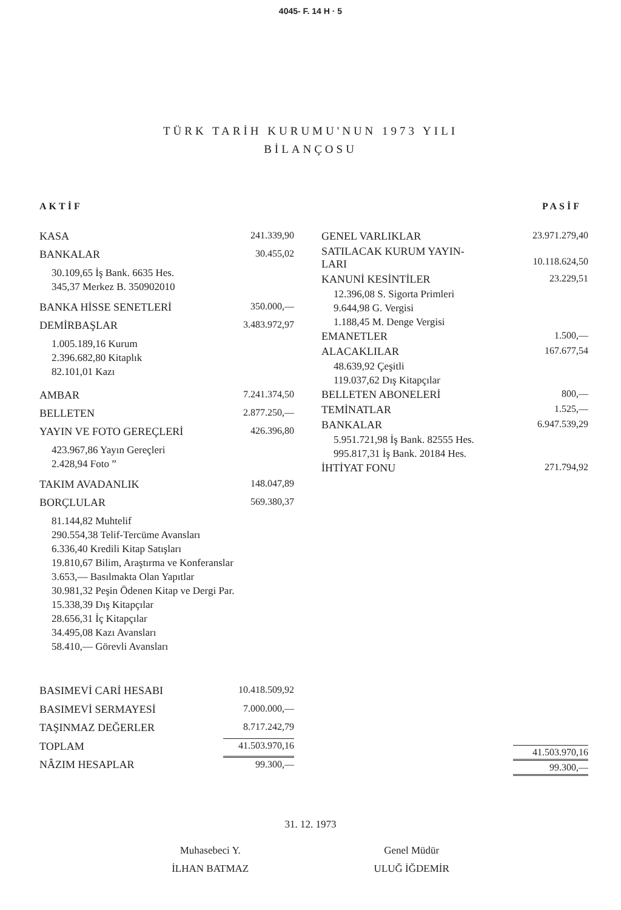4045- F. 14 H · 5
TÜRK TARİH KURUMU'NUN 1973 YILI
BİLANÇOSU
AKTİF PASİF
| KASA | 241.339,90 |
| BANKALAR | 30.455,02 |
| 30.109,65 İş Bank. 6635 Hes. 345,37 Merkez B. 350902010 | |
| BANKA HİSSE SENETLERİ | 350.000,— |
| DEMİRBAŞLAR | 3.483.972,97 |
| 1.005.189,16 Kurum 2.396.682,80 Kitaplık 82.101,01 Kazı | |
| AMBAR | 7.241.374,50 |
| BELLETEN | 2.877.250,— |
| YAYIN VE FOTO GEREÇLERİ | 426.396,80 |
| 423.967,86 Yayın Gereçleri 2.428,94 Foto ” | |
| TAKIM AVADANLIK | 148.047,89 |
| BORÇLULAR | 569.380,37 |
| 81.144,82 Muhtelif 290.554,38 Telif-Tercüme Avansları 6.336,40 Kredili Kitap Satışları 19.810,67 Bilim, Araştırma ve Konferanslar 3.653,— Basılmakta Olan Yapıtlar 30.981,32 Peşin Ödenen Kitap ve Dergi Par. 15.338,39 Dış Kitapçılar 28.656,31 İç Kitapçılar 34.495,08 Kazı Avansları 58.410,— Görevli Avansları | |
| BASIMEVİ CARİ HESABI | 10.418.509,92 |
| BASIMEVİ SERMAYESİ | 7.000.000,— |
| TAŞINMAZ DEĞERLER | 8.717.242,79 |
| TOPLAM | 41.503.970,16 |
| NÂZIM HESAPLAR | 99.300,— |
| GENEL VARLIKLAR | 23.971.279,40 |
| SATILACAK KURUM YAYIN- LARI | 10.118.624,50 |
| KANUNİ KESİNTİLER | 23.229,51 |
| 12.396,08 S. Sigorta Primleri 9.644,98 G. Vergisi 1.188,45 M. Denge Vergisi | |
| EMANETLER | 1.500,— |
| ALACAKLILAR | 167.677,54 |
| 48.639,92 Çeşitli 119.037,62 Dış Kitapçılar | |
| BELLETEN ABONELERİ | 800,— |
| TEMİNATLAR | 1.525,— |
| BANKALAR | 6.947.539,29 |
| 5.951.721,98 İş Bank. 82555 Hes. 995.817,31 İş Bank. 20184 Hes. | |
| İHTİYAT FONU | 271.794,92 |
| | 41.503.970,16 |
| | 99.300,— |
31. 12. 1973
Muhasebeci Y.
İLHAN BATMAZ
Genel Müdür
ULUĞ İĞDEMİR